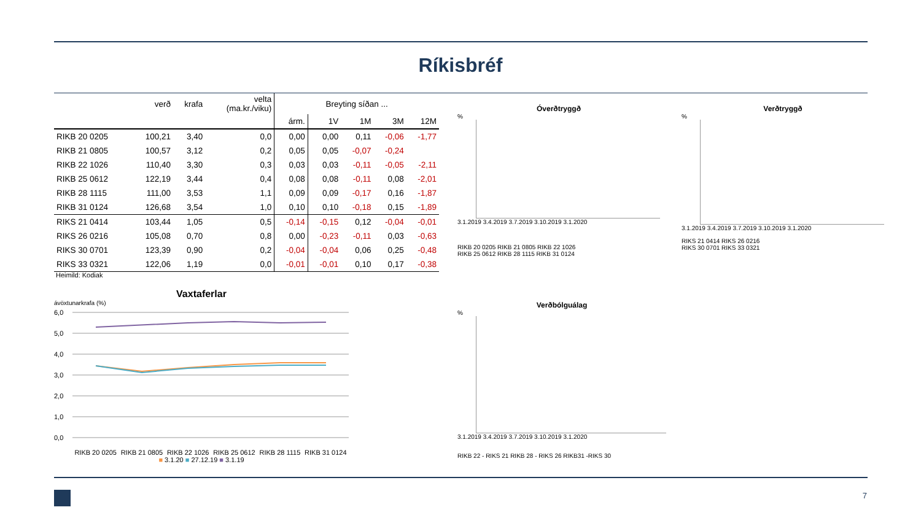Ríkisbréf
| | verð | krafa | velta (ma.kr./viku) | Breyting síðan ... | | | | |
| --- | --- | --- | --- | --- | --- | --- | --- | --- |
| | | | | árm. | 1V | 1M | 3M | 12M |
| RIKB 20 0205 | 100,21 | 3,40 | 0,0 | 0,00 | 0,00 | 0,11 | -0,06 | -1,77 |
| RIKB 21 0805 | 100,57 | 3,12 | 0,2 | 0,05 | 0,05 | -0,07 | -0,24 | |
| RIKB 22 1026 | 110,40 | 3,30 | 0,3 | 0,03 | 0,03 | -0,11 | -0,05 | -2,11 |
| RIKB 25 0612 | 122,19 | 3,44 | 0,4 | 0,08 | 0,08 | -0,11 | 0,08 | -2,01 |
| RIKB 28 1115 | 111,00 | 3,53 | 1,1 | 0,09 | 0,09 | -0,17 | 0,16 | -1,87 |
| RIKB 31 0124 | 126,68 | 3,54 | 1,0 | 0,10 | 0,10 | -0,18 | 0,15 | -1,89 |
| RIKS 21 0414 | 103,44 | 1,05 | 0,5 | -0,14 | -0,15 | 0,12 | -0,04 | -0,01 |
| RIKS 26 0216 | 105,08 | 0,70 | 0,8 | 0,00 | -0,23 | -0,11 | 0,03 | -0,63 |
| RIKS 30 0701 | 123,39 | 0,90 | 0,2 | -0,04 | -0,04 | 0,06 | 0,25 | -0,48 |
| RIKS 33 0321 | 122,06 | 1,19 | 0,0 | -0,01 | -0,01 | 0,10 | 0,17 | -0,38 |
Heimild: Kodiak
Vaxtaferlar
ávöxtunarkrafa (%)
6,0
5,0
4,0
3,0
2,0
1,0
0,0
RIKB 20 0205 RIKB 21 0805 RIKB 22 1026 RIKB 25 0612 RIKB 28 1115 RIKB 31 0124
■ 3.1.20 ■ 27.12.19 ■ 3.1.19
Óverðtryggð
%
3.1.2019 3.4.2019 3.7.2019 3.10.2019 3.1.2020
RIKB 20 0205 RIKB 21 0805 RIKB 22 1026
RIKB 25 0612 RIKB 28 1115 RIKB 31 0124
Verðtryggð
%
3.1.2019 3.4.2019 3.7.2019 3.10.2019 3.1.2020
RIKS 21 0414 RIKS 26 0216
RIKS 30 0701 RIKS 33 0321
Verðbólguálag
%
3.1.2019 3.4.2019 3.7.2019 3.10.2019 3.1.2020
RIKB 22 - RIKS 21 RIKB 28 - RIKS 26 RIKB31 -RIKS 30
7